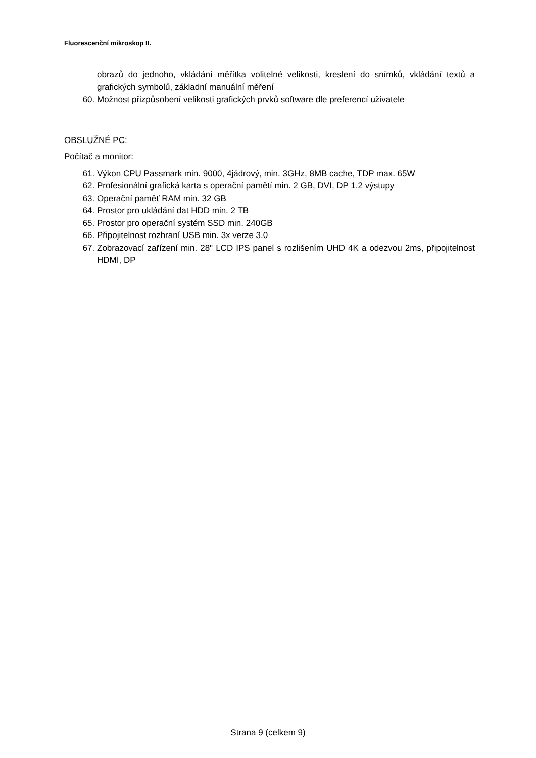Fluorescenční mikroskop II.
obrazů do jednoho, vkládání měřítka volitelné velikosti, kreslení do snímků, vkládání textů a grafických symbolů, základní manuální měření
60. Možnost přizpůsobení velikosti grafických prvků software dle preferencí uživatele
OBSLUŽNÉ PC:
Počítač a monitor:
61. Výkon CPU Passmark min. 9000, 4jádrový, min. 3GHz, 8MB cache, TDP max. 65W
62. Profesionální grafická karta s operační pamětí min. 2 GB, DVI, DP 1.2 výstupy
63. Operační paměť RAM min. 32 GB
64. Prostor pro ukládání dat HDD min. 2 TB
65. Prostor pro operační systém SSD min. 240GB
66. Připojitelnost rozhraní USB min. 3x verze 3.0
67. Zobrazovací zařízení min. 28" LCD IPS panel s rozlišením UHD 4K a odezvou 2ms, připojitelnost HDMI, DP
Strana 9 (celkem 9)